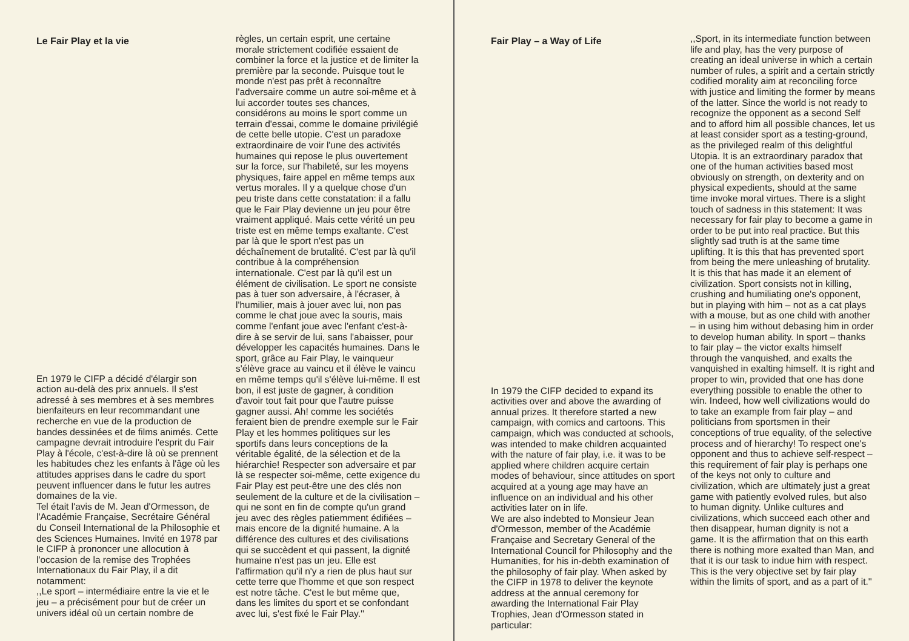Le Fair Play et la vie
En 1979 le CIFP a décidé d'élargir son action au-delà des prix annuels. Il s'est adressé à ses membres et à ses membres bienfaiteurs en leur recommandant une recherche en vue de la production de bandes dessinées et de films animés. Cette campagne devrait introduire l'esprit du Fair Play à l'école, c'est-à-dire là où se prennent les habitudes chez les enfants à l'âge où les attitudes apprises dans le cadre du sport peuvent influencer dans le futur les autres domaines de la vie.
Tel était l'avis de M. Jean d'Ormesson, de l'Académie Française, Secrétaire Général du Conseil International de la Philosophie et des Sciences Humaines. Invité en 1978 par le CIFP à prononcer une allocution à l'occasion de la remise des Trophées Internationaux du Fair Play, il a dit notamment:
,,Le sport – intermédiaire entre la vie et le jeu – a précisément pour but de créer un univers idéal où un certain nombre de
règles, un certain esprit, une certaine morale strictement codifiée essaient de combiner la force et la justice et de limiter la première par la seconde. Puisque tout le monde n'est pas prêt à reconnaître l'adversaire comme un autre soi-même et à lui accorder toutes ses chances, considérons au moins le sport comme un terrain d'essai, comme le domaine privilégié de cette belle utopie. C'est un paradoxe extraordinaire de voir l'une des activités humaines qui repose le plus ouvertement sur la force, sur l'habileté, sur les moyens physiques, faire appel en même temps aux vertus morales. Il y a quelque chose d'un peu triste dans cette constatation: il a fallu que le Fair Play devienne un jeu pour être vraiment appliqué. Mais cette vérité un peu triste est en même temps exaltante. C'est par là que le sport n'est pas un déchaînement de brutalité. C'est par là qu'il contribue à la compréhension internationale. C'est par là qu'il est un élément de civilisation. Le sport ne consiste pas à tuer son adversaire, à l'écraser, à l'humilier, mais à jouer avec lui, non pas comme le chat joue avec la souris, mais comme l'enfant joue avec l'enfant c'est-à-dire à se servir de lui, sans l'abaisser, pour développer les capacités humaines. Dans le sport, grâce au Fair Play, le vainqueur s'élève grace au vaincu et il élève le vaincu en même temps qu'il s'élève lui-même. Il est bon, il est juste de gagner, à condition d'avoir tout fait pour que l'autre puisse gagner aussi. Ah! comme les sociétés feraient bien de prendre exemple sur le Fair Play et les hommes politiques sur les sportifs dans leurs conceptions de la véritable égalité, de la sélection et de la hiérarchie! Respecter son adversaire et par là se respecter soi-même, cette exigence du Fair Play est peut-être une des clés non seulement de la culture et de la civilisation – qui ne sont en fin de compte qu'un grand jeu avec des règles patiemment édifiées – mais encore de la dignité humaine. A la différence des cultures et des civilisations qui se succèdent et qui passent, la dignité humaine n'est pas un jeu. Elle est l'affirmation qu'il n'y a rien de plus haut sur cette terre que l'homme et que son respect est notre tâche. C'est le but même que, dans les limites du sport et se confondant avec lui, s'est fixé le Fair Play.''
Fair Play – a Way of Life
In 1979 the CIFP decided to expand its activities over and above the awarding of annual prizes. It therefore started a new campaign, with comics and cartoons. This campaign, which was conducted at schools, was intended to make children acquainted with the nature of fair play, i.e. it was to be applied where children acquire certain modes of behaviour, since attitudes on sport acquired at a young age may have an influence on an individual and his other activities later on in life.
We are also indebted to Monsieur Jean d'Ormesson, member of the Académie Française and Secretary General of the International Council for Philosophy and the Humanities, for his in-debth examination of the philosophy of fair play. When asked by the CIFP in 1978 to deliver the keynote address at the annual ceremony for awarding the International Fair Play Trophies, Jean d'Ormesson stated in particular:
,,Sport, in its intermediate function between life and play, has the very purpose of creating an ideal universe in which a certain number of rules, a spirit and a certain strictly codified morality aim at reconciling force with justice and limiting the former by means of the latter. Since the world is not ready to recognize the opponent as a second Self and to afford him all possible chances, let us at least consider sport as a testing-ground, as the privileged realm of this delightful Utopia. It is an extraordinary paradox that one of the human activities based most obviously on strength, on dexterity and on physical expedients, should at the same time invoke moral virtues. There is a slight touch of sadness in this statement: It was necessary for fair play to become a game in order to be put into real practice. But this slightly sad truth is at the same time uplifting. It is this that has prevented sport from being the mere unleashing of brutality. It is this that has made it an element of civilization. Sport consists not in killing, crushing and humiliating one's opponent, but in playing with him – not as a cat plays with a mouse, but as one child with another – in using him without debasing him in order to develop human ability. In sport – thanks to fair play – the victor exalts himself through the vanquished, and exalts the vanquished in exalting himself. It is right and proper to win, provided that one has done everything possible to enable the other to win. Indeed, how well civilizations would do to take an example from fair play – and politicians from sportsmen in their conceptions of true equality, of the selective process and of hierarchy! To respect one's opponent and thus to achieve self-respect – this requirement of fair play is perhaps one of the keys not only to culture and civilization, which are ultimately just a great game with patiently evolved rules, but also to human dignity. Unlike cultures and civilizations, which succeed each other and then disappear, human dignity is not a game. It is the affirmation that on this earth there is nothing more exalted than Man, and that it is our task to indue him with respect. This is the very objective set by fair play within the limits of sport, and as a part of it.''